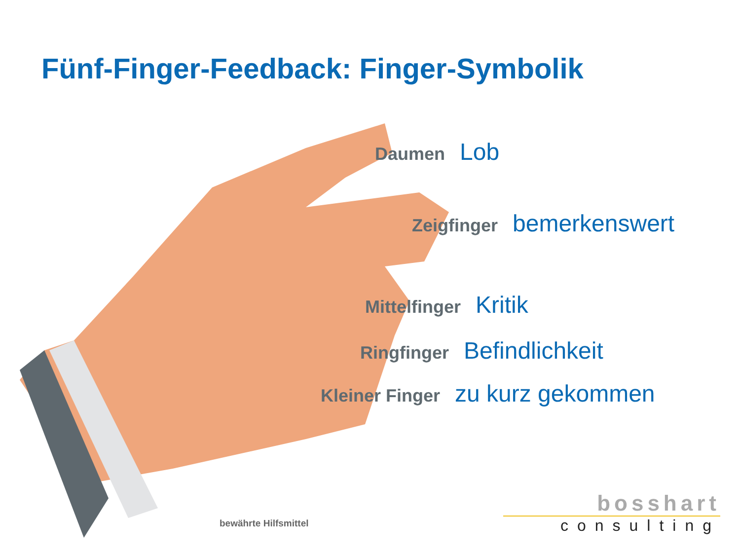Fünf-Finger-Feedback: Finger-Symbolik
Daumen Lob
Zeigfinger bemerkenswert
Mittelfinger Kritik
Ringfinger Befindlichkeit
Kleiner Finger zu kurz gekommen
bewährte Hilfsmittel
bosshart
consulting